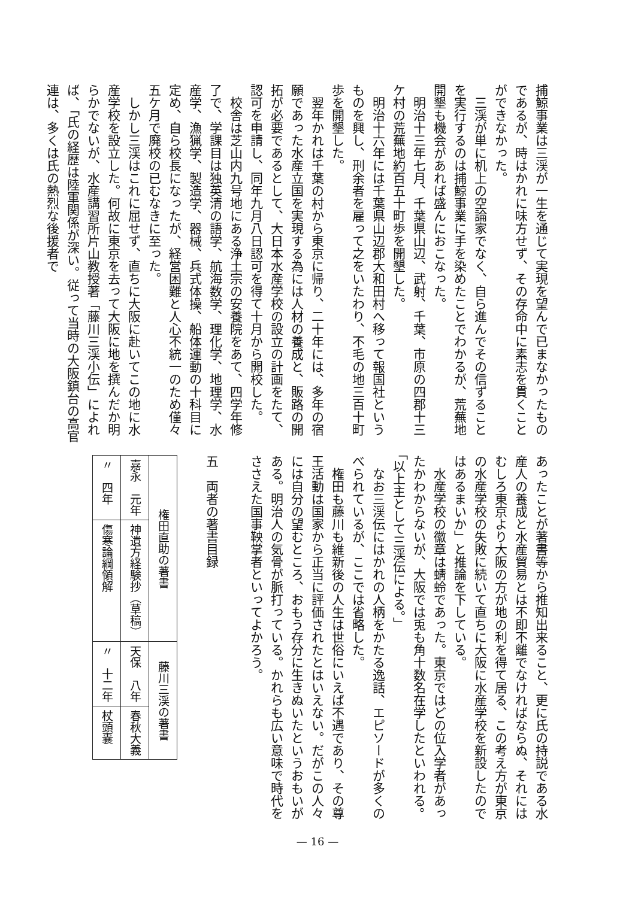捕鯨事業は三渓が一生を通じて実現を望んで已まなかったものであるが、時はかれに味方せず、その存命中に素志を貫くことができなかった。
三渓が単に机上の空論家でなく、自ら進んでその信ずることを実行するのは捕鯨事業に手を染めたことでわかるが、荒蕪地開墾も機会があれば盛んにおこなった。
明治十三年七月、千葉県山辺、武射、千葉、市原の四郡十三ケ村の荒蕪地約百五十町歩を開墾した。
明治十六年には千葉県山辺郡大和田村へ移って報国社というものを興し、刑余者を雇って之をいたわり、不毛の地三百十町歩を開墾した。
翌年かれは千葉の村から東京に帰り、二十年には、多年の宿願であった水産立国を実現する為には人材の養成と、販路の開拓が必要であるとして、大日本水産学校の設立の計画をたて、認可を申請し、同年九月八日認可を得て十月から開校した。
校舎は芝山内九号地にある浄土宗の安養院をあて、四学年修了で、学課目は独英清の語学、航海数学、理化学、地理学、水産学、漁猟学、製造学、器械、兵式体操、船体運動の十科目に定め、自ら校長になったが、経営困難と人心不統一のため僅々五ケ月で廃校の已むなきに至った。
しかし三渓はこれに屈せず、直ちに大阪に赴いてこの地に水産学校を設立した。何故に東京を去って大阪に地を撰んだか明らかでないが、水産講習所片山教授著「藤川三渓小伝」によれば、「氏の経歴は陸軍関係が深い。従って当時の大阪鎮台の高官連は、多くは氏の熱烈な後援者で
あったことが著書等から推知出来ること、更に氏の持説である水産人の養成と水産貿易とは不即不離でなければならぬ、それにはむしろ東京より大阪の方が地の利を得て居る、この考え方が東京の水産学校の失敗に続いて直ちに大阪に水産学校を新設したのではあるまいか」と推論を下している。
水産学校の徽章は蜻蛉であった。東京ではどの位入学者があったかわからないが、大阪では兎も角十数名在学したといわれる。「以上主として三渓伝による。」
なお三渓伝にはかれの人柄をかたる逸話、エピソードが多くのべられているが、ここでは省略した。
権田も藤川も維新後の人生は世俗にいえば不遇であり、その尊王活動は国家から正当に評価されたとはいえない。だがこの人々には自分の望むところ、おもう存分に生きぬいたというおもいがある。明治人の気骨が脈打っている。かれらも広い意味で時代をささえた国事鞅掌者といってよかろう。
五　両者の著書目録
| 権田直助の著書 | | 藤川三渓の著書 | |
| --- | --- | --- | --- |
| 嘉永 元年 | 神遺方経験抄（草稿） | 天保 八年 | 春秋大義 |
| 〃 四年 | 傷寒論綱領解 | 〃 十二年 | 杖頭嚢 |
— 16 —